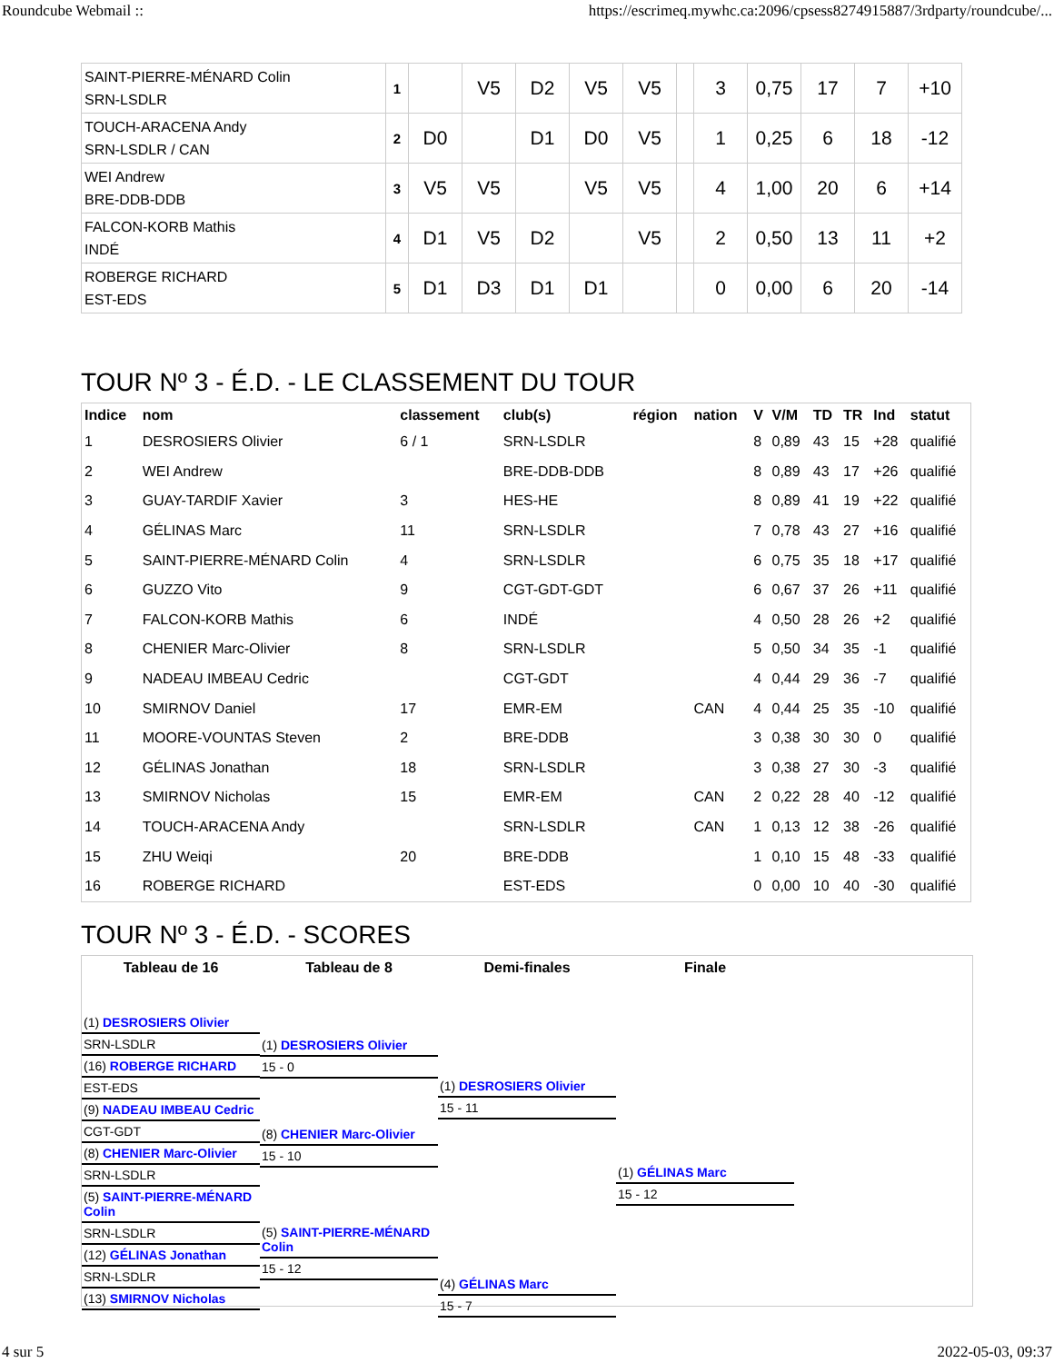Roundcube Webmail :: https://escrimeq.mywhc.ca:2096/cpsess8274915887/3rdparty/roundcube/...
| SAINT-PIERRE-MÉNARD Colin SRN-LSDLR | 1 | | V5 | D2 | V5 | V5 | | 3 | 0,75 | 17 | 7 | +10 |
| TOUCH-ARACENA Andy SRN-LSDLR / CAN | 2 | D0 | | D1 | D0 | V5 | | 1 | 0,25 | 6 | 18 | -12 |
| WEI Andrew BRE-DDB-DDB | 3 | V5 | V5 | | V5 | V5 | | 4 | 1,00 | 20 | 6 | +14 |
| FALCON-KORB Mathis INDÉ | 4 | D1 | V5 | D2 | | V5 | | 2 | 0,50 | 13 | 11 | +2 |
| ROBERGE RICHARD EST-EDS | 5 | D1 | D3 | D1 | D1 | | | 0 | 0,00 | 6 | 20 | -14 |
TOUR Nº 3 - É.D. - LE CLASSEMENT DU TOUR
| Indice | nom | classement | club(s) | région | nation | V | V/M | TD | TR | Ind | statut |
| --- | --- | --- | --- | --- | --- | --- | --- | --- | --- | --- | --- |
| 1 | DESROSIERS Olivier | 6 / 1 | SRN-LSDLR | | | 8 | 0,89 | 43 | 15 | +28 | qualifié |
| 2 | WEI Andrew | | BRE-DDB-DDB | | | 8 | 0,89 | 43 | 17 | +26 | qualifié |
| 3 | GUAY-TARDIF Xavier | 3 | HES-HE | | | 8 | 0,89 | 41 | 19 | +22 | qualifié |
| 4 | GÉLINAS Marc | 11 | SRN-LSDLR | | | 7 | 0,78 | 43 | 27 | +16 | qualifié |
| 5 | SAINT-PIERRE-MÉNARD Colin | 4 | SRN-LSDLR | | | 6 | 0,75 | 35 | 18 | +17 | qualifié |
| 6 | GUZZO Vito | 9 | CGT-GDT-GDT | | | 6 | 0,67 | 37 | 26 | +11 | qualifié |
| 7 | FALCON-KORB Mathis | 6 | INDÉ | | | 4 | 0,50 | 28 | 26 | +2 | qualifié |
| 8 | CHENIER Marc-Olivier | 8 | SRN-LSDLR | | | 5 | 0,50 | 34 | 35 | -1 | qualifié |
| 9 | NADEAU IMBEAU Cedric | | CGT-GDT | | | 4 | 0,44 | 29 | 36 | -7 | qualifié |
| 10 | SMIRNOV Daniel | 17 | EMR-EM | | CAN | 4 | 0,44 | 25 | 35 | -10 | qualifié |
| 11 | MOORE-VOUNTAS Steven | 2 | BRE-DDB | | | 3 | 0,38 | 30 | 30 | 0 | qualifié |
| 12 | GÉLINAS Jonathan | 18 | SRN-LSDLR | | | 3 | 0,38 | 27 | 30 | -3 | qualifié |
| 13 | SMIRNOV Nicholas | 15 | EMR-EM | | CAN | 2 | 0,22 | 28 | 40 | -12 | qualifié |
| 14 | TOUCH-ARACENA Andy | | SRN-LSDLR | | CAN | 1 | 0,13 | 12 | 38 | -26 | qualifié |
| 15 | ZHU Weiqi | 20 | BRE-DDB | | | 1 | 0,10 | 15 | 48 | -33 | qualifié |
| 16 | ROBERGE RICHARD | | EST-EDS | | | 0 | 0,00 | 10 | 40 | -30 | qualifié |
TOUR Nº 3 - É.D. - SCORES
Tableau de 16 Tableau de 8 Demi-finales Finale
(1) DESROSIERS Olivier
SRN-LSDLR
(16) ROBERGE RICHARD
EST-EDS
(9) NADEAU IMBEAU Cedric
CGT-GDT
(8) CHENIER Marc-Olivier
SRN-LSDLR
(5) SAINT-PIERRE-MÉNARD Colin
SRN-LSDLR
(12) GÉLINAS Jonathan
SRN-LSDLR
(13) SMIRNOV Nicholas
(1) DESROSIERS Olivier
15 - 0
(8) CHENIER Marc-Olivier
15 - 10
(5) SAINT-PIERRE-MÉNARD Colin
15 - 12
(1) DESROSIERS Olivier
15 - 11
(4) GÉLINAS Marc
15 - 7
(1) GÉLINAS Marc
15 - 12
4 sur 5 2022-05-03, 09:37